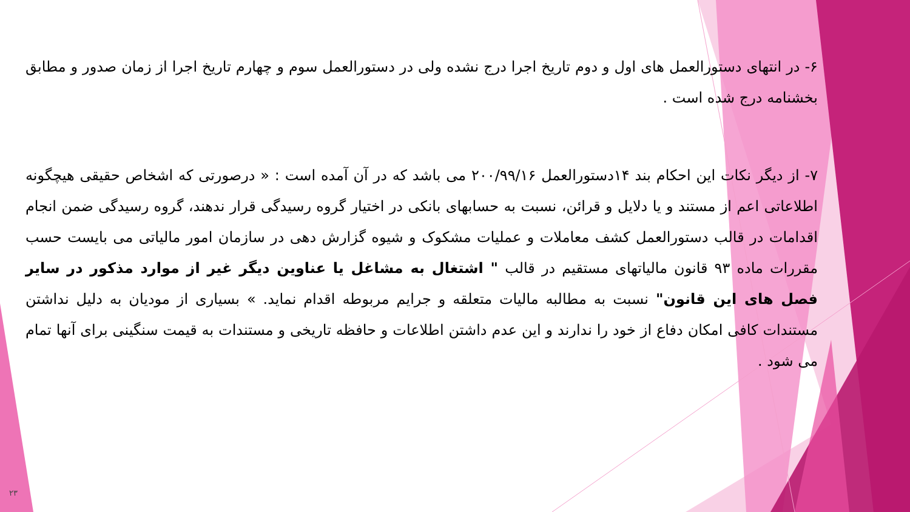۶- در انتهای دستورالعمل های اول و دوم تاریخ اجرا درج نشده ولی در دستورالعمل سوم و چهارم تاریخ اجرا از زمان صدور و مطابق بخشنامه درج شده است .
۷- از دیگر نکات این احکام بند ۱۴دستورالعمل ۲۰۰/۹۹/۱۶ می باشد که در آن آمده است : « درصورتی که اشخاص حقیقی هیچگونه اطلاعاتی اعم از مستند و یا دلایل و قرائن، نسبت به حسابهای بانکی در اختیار گروه رسیدگی قرار ندهند، گروه رسیدگی ضمن انجام اقدامات در قالب دستورالعمل کشف معاملات و عملیات مشکوک و شیوه گزارش دهی در سازمان امور مالیاتی می بایست حسب مقررات ماده ۹۳ قانون مالیاتهای مستقیم در قالب " اشتغال به مشاغل یا عناوین دیگر غیر از موارد مذکور در سایر فصل های این قانون" نسبت به مطالبه مالیات متعلقه و جرایم مربوطه اقدام نماید. » بسیاری از مودیان به دلیل نداشتن مستندات کافی امکان دفاع از خود را ندارند و این عدم داشتن اطلاعات و حافظه تاریخی و مستندات به قیمت سنگینی برای آنها تمام می شود .
۲۳